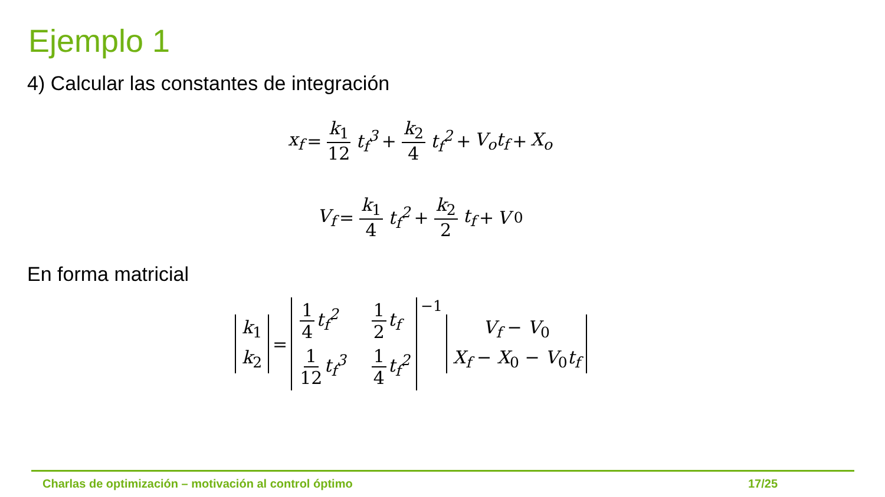Ejemplo 1
4) Calcular las constantes de integración
x<sub>f</sub> = k<sub>1</sub> 12 t<sub>f</sub><sup>3</sup> + k<sub>2</sub> 4 t<sub>f</sub><sup>2</sup> + V<sub>o</sub>t<sub>f</sub> + X<sub>o</sub>
V<sub>f</sub> = k<sub>1</sub> 4 t<sub>f</sub><sup>2</sup> + k<sub>2</sub> 2 t<sub>f</sub> + V<sub>0</sub>
En forma matricial
k<sub>1</sub>
k<sub>2</sub> = 1 4 t<sub>f</sub><sup>2</sup> 1 2 t<sub>f</sub> 1 12 t<sub>f</sub><sup>3</sup> 1 4 t<sub>f</sub><sup>2</sup> <sup>−1</sup> V<sub>f</sub> − V<sub>0</sub>
X<sub>f</sub> − X<sub>0</sub> − V<sub>0</sub>t<sub>f</sub>
Charlas de optimización – motivación al control óptimo
17/25